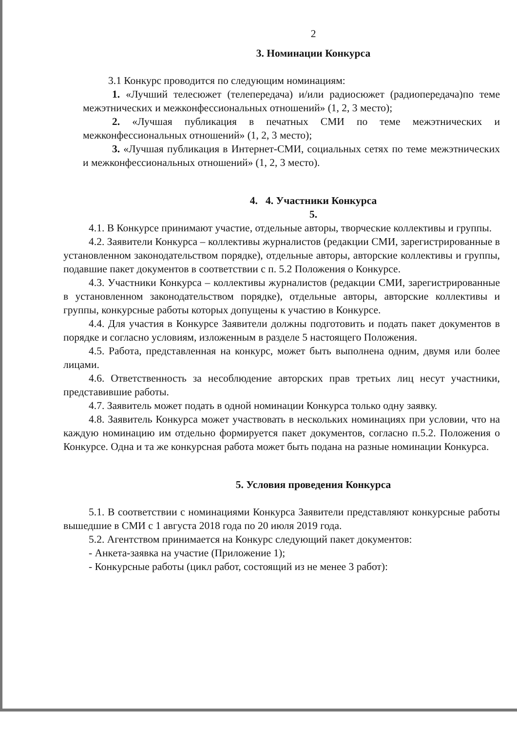2
3. Номинации Конкурса
3.1 Конкурс проводится по следующим номинациям:
1. «Лучший телесюжет (телепередача) и/или радиосюжет (радиопередача)по теме межэтнических и межконфессиональных отношений» (1, 2, 3 место);
2. «Лучшая публикация в печатных СМИ по теме межэтнических и межконфессиональных отношений» (1, 2, 3 место);
3. «Лучшая публикация в Интернет-СМИ, социальных сетях по теме межэтнических и межконфессиональных отношений» (1, 2, 3 место).
4. 4. Участники Конкурса
5.
4.1. В Конкурсе принимают участие, отдельные авторы, творческие коллективы и группы.
4.2. Заявители Конкурса – коллективы журналистов (редакции СМИ, зарегистрированные в установленном законодательством порядке), отдельные авторы, авторские коллективы и группы, подавшие пакет документов в соответствии с п. 5.2 Положения о Конкурсе.
4.3. Участники Конкурса – коллективы журналистов (редакции СМИ, зарегистрированные в установленном законодательством порядке), отдельные авторы, авторские коллективы и группы, конкурсные работы которых допущены к участию в Конкурсе.
4.4. Для участия в Конкурсе Заявители должны подготовить и подать пакет документов в порядке и согласно условиям, изложенным в разделе 5 настоящего Положения.
4.5. Работа, представленная на конкурс, может быть выполнена одним, двумя или более лицами.
4.6. Ответственность за несоблюдение авторских прав третьих лиц несут участники, представившие работы.
4.7. Заявитель может подать в одной номинации Конкурса только одну заявку.
4.8. Заявитель Конкурса может участвовать в нескольких номинациях при условии, что на каждую номинацию им отдельно формируется пакет документов, согласно п.5.2. Положения о Конкурсе. Одна и та же конкурсная работа может быть подана на разные номинации Конкурса.
5. Условия проведения Конкурса
5.1. В соответствии с номинациями Конкурса Заявители представляют конкурсные работы вышедшие в СМИ с 1 августа 2018 года по 20 июля 2019 года.
5.2. Агентством принимается на Конкурс следующий пакет документов:
- Анкета-заявка на участие (Приложение 1);
- Конкурсные работы (цикл работ, состоящий из не менее 3 работ):